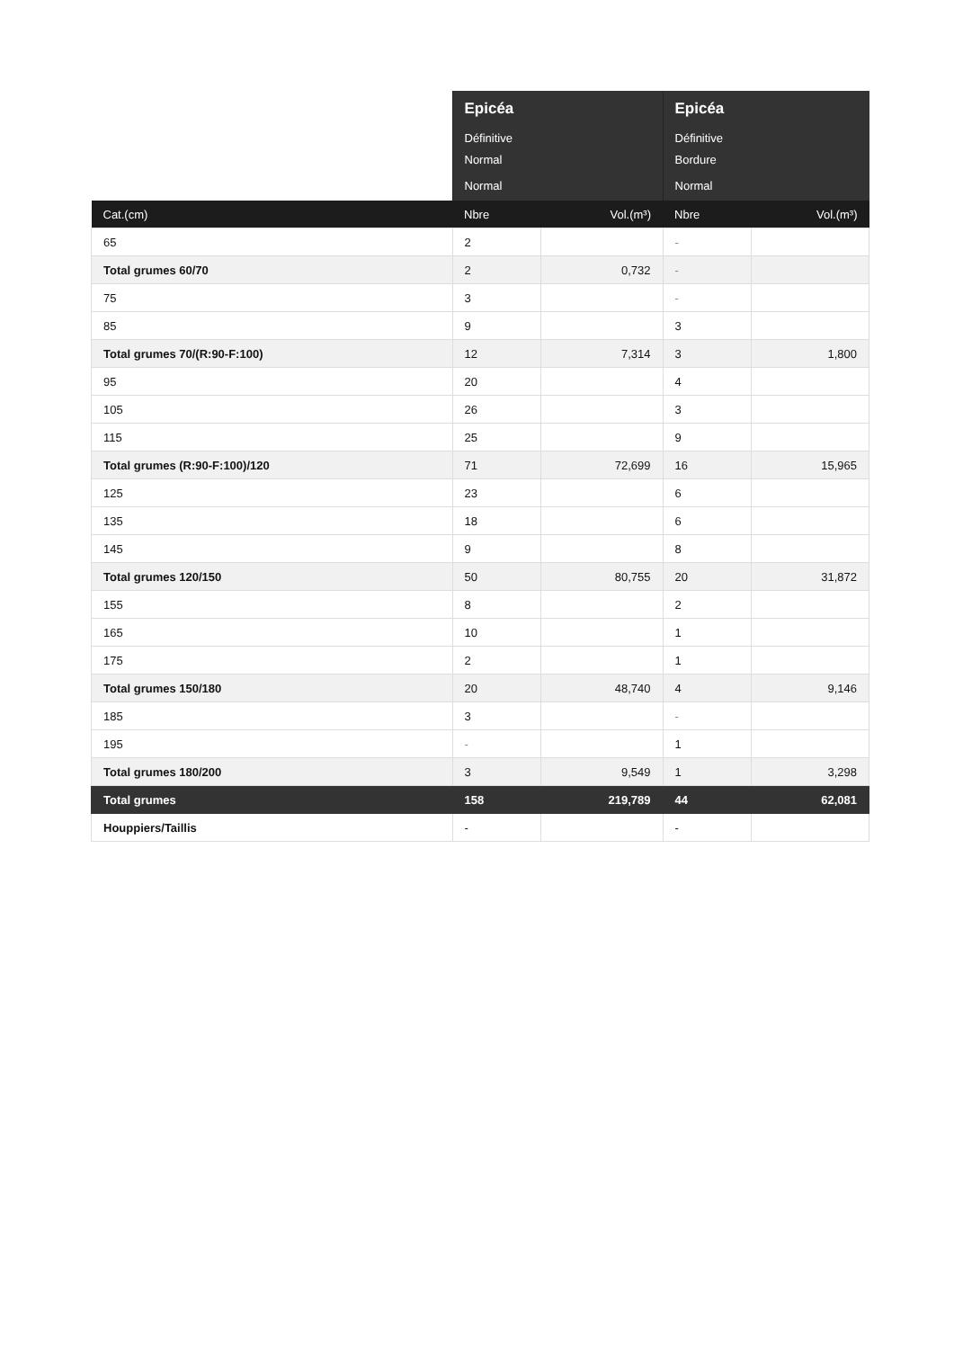| | Epicéa | | Epicéa | |
| --- | --- | --- | --- | --- |
| | Définitive | | Définitive | |
| | Normal | | Bordure | |
| | Normal | | Normal | |
| Cat.(cm) | Nbre | Vol.(m³) | Nbre | Vol.(m³) |
| 65 | 2 | | - | |
| Total grumes 60/70 | 2 | 0,732 | - | |
| 75 | 3 | | - | |
| 85 | 9 | | 3 | |
| Total grumes 70/(R:90-F:100) | 12 | 7,314 | 3 | 1,800 |
| 95 | 20 | | 4 | |
| 105 | 26 | | 3 | |
| 115 | 25 | | 9 | |
| Total grumes (R:90-F:100)/120 | 71 | 72,699 | 16 | 15,965 |
| 125 | 23 | | 6 | |
| 135 | 18 | | 6 | |
| 145 | 9 | | 8 | |
| Total grumes 120/150 | 50 | 80,755 | 20 | 31,872 |
| 155 | 8 | | 2 | |
| 165 | 10 | | 1 | |
| 175 | 2 | | 1 | |
| Total grumes 150/180 | 20 | 48,740 | 4 | 9,146 |
| 185 | 3 | | - | |
| 195 | - | | 1 | |
| Total grumes 180/200 | 3 | 9,549 | 1 | 3,298 |
| Total grumes | 158 | 219,789 | 44 | 62,081 |
| Houppiers/Taillis | - | | - | |